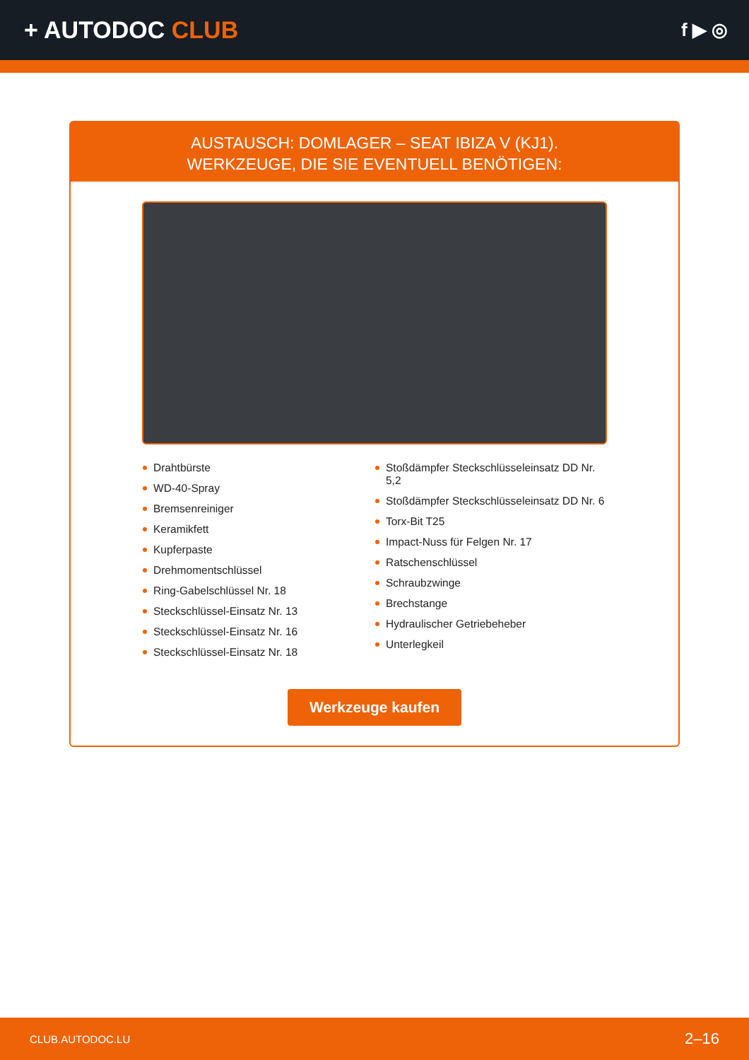+ AUTODOC CLUB
f ▶ ◎
AUSTAUSCH: DOMLAGER – SEAT IBIZA V (KJ1).
WERKZEUGE, DIE SIE EVENTUELL BENÖTIGEN:
Drahtbürste
WD-40-Spray
Bremsenreiniger
Keramikfett
Kupferpaste
Drehmomentschlüssel
Ring-Gabelschlüssel Nr. 18
Steckschlüssel-Einsatz Nr. 13
Steckschlüssel-Einsatz Nr. 16
Steckschlüssel-Einsatz Nr. 18
Stoßdämpfer Steckschlüsseleinsatz DD Nr. 5,2
Stoßdämpfer Steckschlüsseleinsatz DD Nr. 6
Torx-Bit T25
Impact-Nuss für Felgen Nr. 17
Ratschenschlüssel
Schraubzwinge
Brechstange
Hydraulischer Getriebeheber
Unterlegkeil
Werkzeuge kaufen
CLUB.AUTODOC.LU 2–16